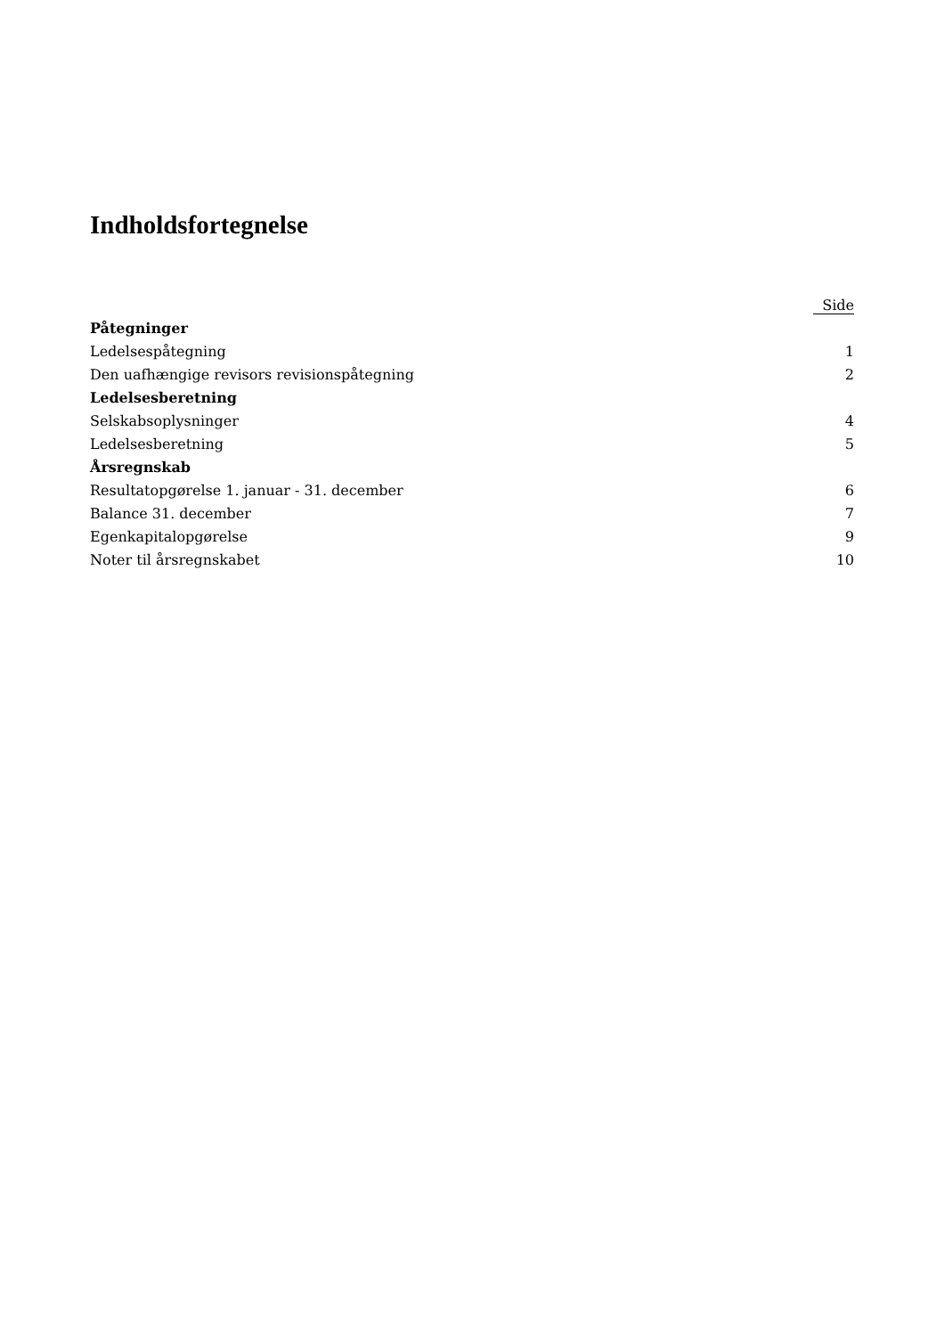Indholdsfortegnelse
| | Side |
| --- | --- |
| Påtegninger | |
| Ledelsespåtegning | 1 |
| Den uafhængige revisors revisionspåtegning | 2 |
| Ledelsesberetning | |
| Selskabsoplysninger | 4 |
| Ledelsesberetning | 5 |
| Årsregnskab | |
| Resultatopgørelse 1. januar - 31. december | 6 |
| Balance 31. december | 7 |
| Egenkapitalopgørelse | 9 |
| Noter til årsregnskabet | 10 |